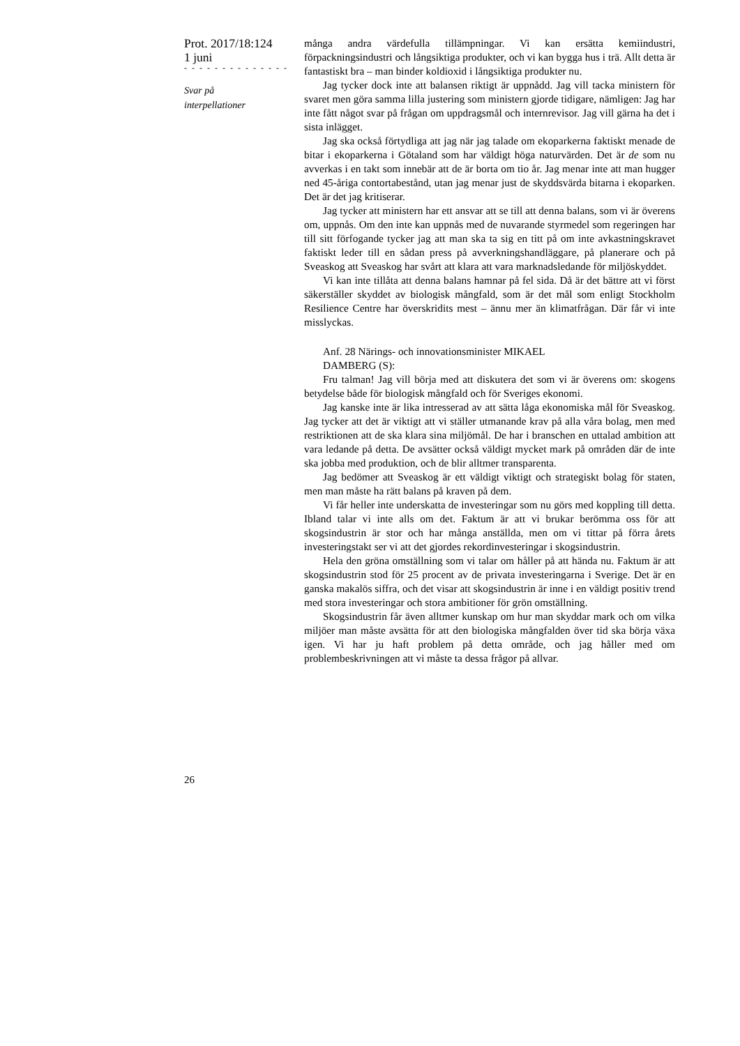Prot. 2017/18:124
1 juni
- - - - - - - - - - - - - -
Svar på
interpellationer
många andra värdefulla tillämpningar. Vi kan ersätta kemiindustri, förpackningsindustri och långsiktiga produkter, och vi kan bygga hus i trä. Allt detta är fantastiskt bra – man binder koldioxid i långsiktiga produkter nu.
Jag tycker dock inte att balansen riktigt är uppnådd. Jag vill tacka ministern för svaret men göra samma lilla justering som ministern gjorde tidigare, nämligen: Jag har inte fått något svar på frågan om uppdragsmål och internrevisor. Jag vill gärna ha det i sista inlägget.
Jag ska också förtydliga att jag när jag talade om ekoparkerna faktiskt menade de bitar i ekoparkerna i Götaland som har väldigt höga naturvärden. Det är de som nu avverkas i en takt som innebär att de är borta om tio år. Jag menar inte att man hugger ned 45-åriga contortabestånd, utan jag menar just de skyddsvärda bitarna i ekoparken. Det är det jag kritiserar.
Jag tycker att ministern har ett ansvar att se till att denna balans, som vi är överens om, uppnås. Om den inte kan uppnås med de nuvarande styrmedel som regeringen har till sitt förfogande tycker jag att man ska ta sig en titt på om inte avkastningskravet faktiskt leder till en sådan press på avverkningshandläggare, på planerare och på Sveaskog att Sveaskog har svårt att klara att vara marknadsledande för miljöskyddet.
Vi kan inte tillåta att denna balans hamnar på fel sida. Då är det bättre att vi först säkerställer skyddet av biologisk mångfald, som är det mål som enligt Stockholm Resilience Centre har överskridits mest – ännu mer än klimatfrågan. Där får vi inte misslyckas.
Anf. 28 Närings- och innovationsminister MIKAEL
DAMBERG (S):
Fru talman! Jag vill börja med att diskutera det som vi är överens om: skogens betydelse både för biologisk mångfald och för Sveriges ekonomi.
Jag kanske inte är lika intresserad av att sätta låga ekonomiska mål för Sveaskog. Jag tycker att det är viktigt att vi ställer utmanande krav på alla våra bolag, men med restriktionen att de ska klara sina miljömål. De har i branschen en uttalad ambition att vara ledande på detta. De avsätter också väldigt mycket mark på områden där de inte ska jobba med produktion, och de blir alltmer transparenta.
Jag bedömer att Sveaskog är ett väldigt viktigt och strategiskt bolag för staten, men man måste ha rätt balans på kraven på dem.
Vi får heller inte underskatta de investeringar som nu görs med koppling till detta. Ibland talar vi inte alls om det. Faktum är att vi brukar berömma oss för att skogsindustrin är stor och har många anställda, men om vi tittar på förra årets investeringstakt ser vi att det gjordes rekordinvesteringar i skogsindustrin.
Hela den gröna omställning som vi talar om håller på att hända nu. Faktum är att skogsindustrin stod för 25 procent av de privata investeringarna i Sverige. Det är en ganska makalös siffra, och det visar att skogsindustrin är inne i en väldigt positiv trend med stora investeringar och stora ambitioner för grön omställning.
Skogsindustrin får även alltmer kunskap om hur man skyddar mark och om vilka miljöer man måste avsätta för att den biologiska mångfalden över tid ska börja växa igen. Vi har ju haft problem på detta område, och jag håller med om problembeskrivningen att vi måste ta dessa frågor på allvar.
26